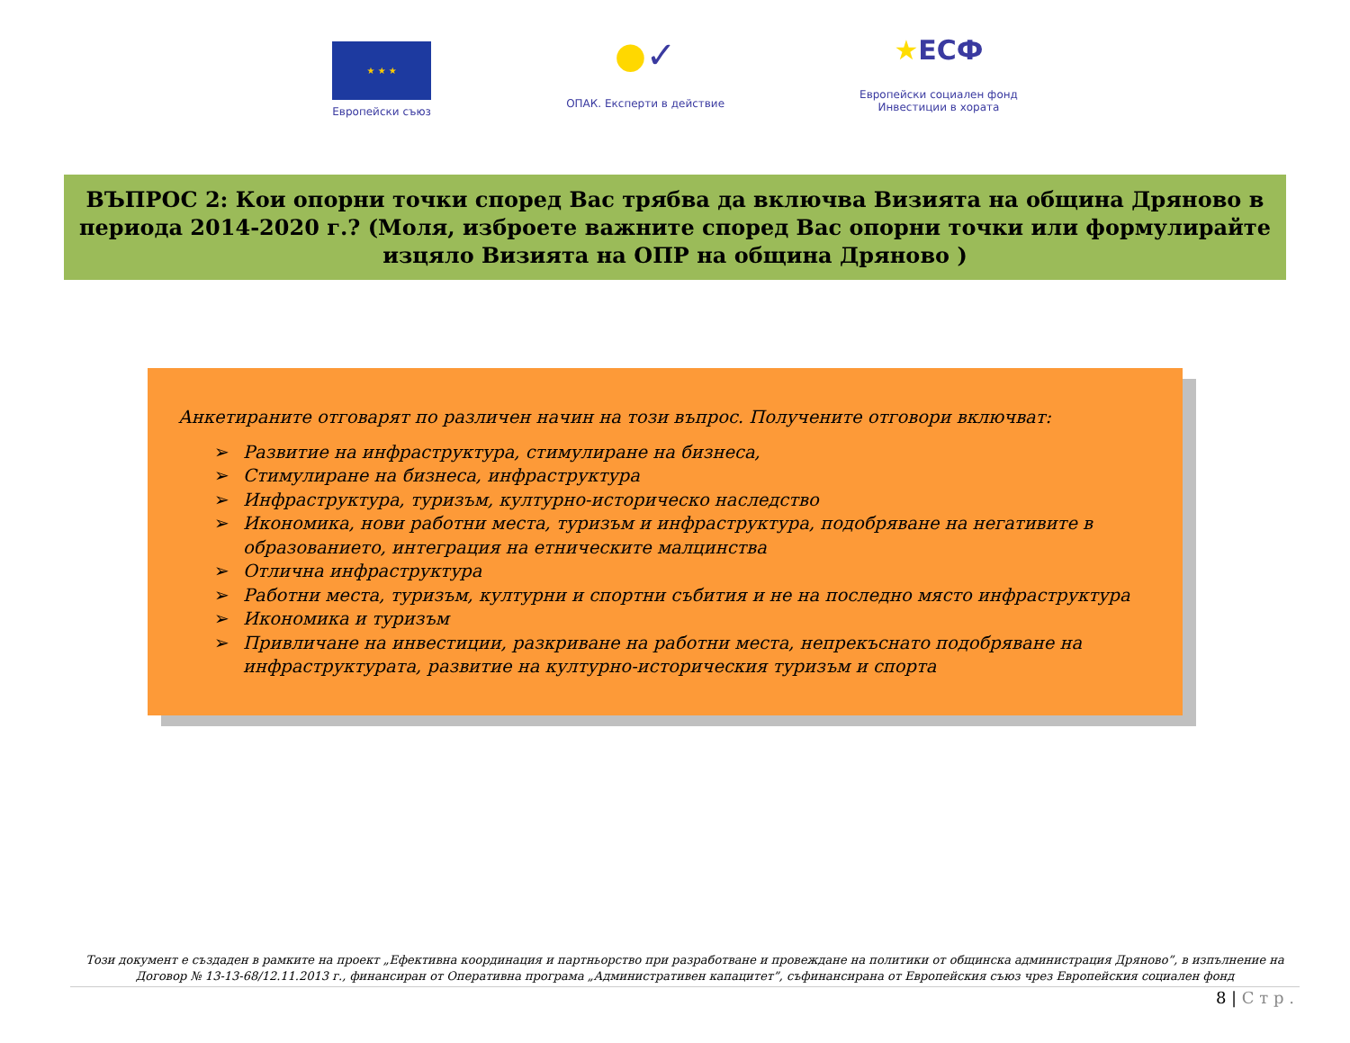★ ★ ★
Европейски съюз
●✓
ОПАК. Експерти в действие
★ЕСФ
Европейски социален фонд
Инвестиции в хората
ВЪПРОС 2: Кои опорни точки според Вас трябва да включва Визията на община Дряново в периода 2014-2020 г.? (Моля, изброете важните според Вас опорни точки или формулирайте изцяло Визията на ОПР на община Дряново )
Анкетираните отговарят по различен начин на този въпрос. Получените отговори включват:
➢ Развитие на инфраструктура, стимулиране на бизнеса,
➢ Стимулиране на бизнеса, инфраструктура
➢ Инфраструктура, туризъм, културно-историческо наследство
➢ Икономика, нови работни места, туризъм и инфраструктура, подобряване на негативите в образованието, интеграция на етническите малцинства
➢ Отлична инфраструктура
➢ Работни места, туризъм, културни и спортни събития и не на последно място инфраструктура
➢ Икономика и туризъм
➢ Привличане на инвестиции, разкриване на работни места, непрекъснато подобряване на инфраструктурата, развитие на културно-историческия туризъм и спорта
Този документ е създаден в рамките на проект „Ефективна координация и партньорство при разработване и провеждане на политики от общинска администрация Дряново”, в изпълнение на Договор № 13-13-68/12.11.2013 г., финансиран от Оперативна програма „Административен капацитет”, съфинансирана от Европейския съюз чрез Европейския социален фонд
8 | С т р .